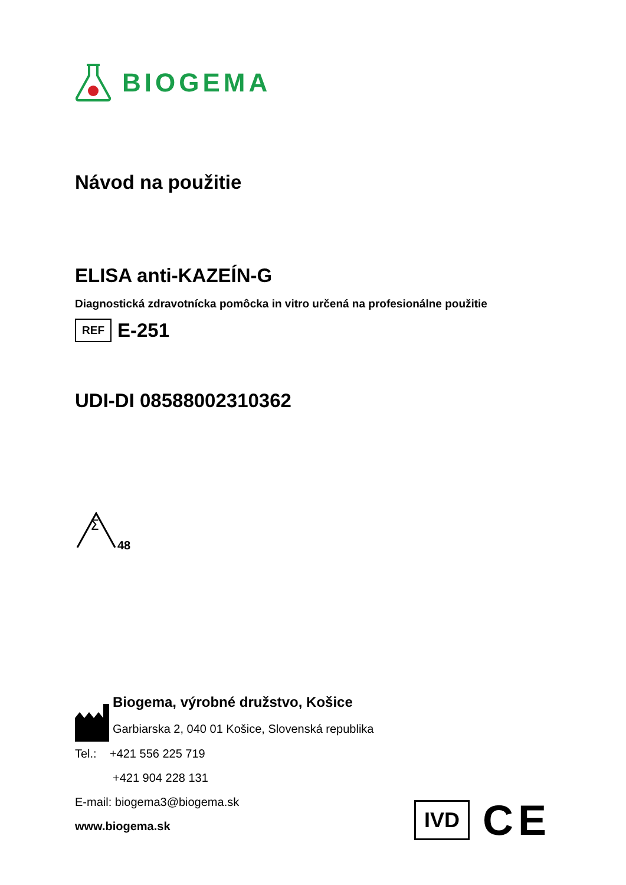BIOGEMA
Návod na použitie
ELISA anti-KAZEÍN-G
Diagnostická zdravotnícka pomôcka in vitro určená na profesionálne použitie
REF E-251
UDI-DI 08588002310362
Σ
48
Biogema, výrobné družstvo, Košice
Garbiarska 2, 040 01 Košice, Slovenská republika
Tel.: +421 556 225 719
+421 904 228 131
E-mail: biogema3@biogema.sk
www.biogema.sk
IVD CE